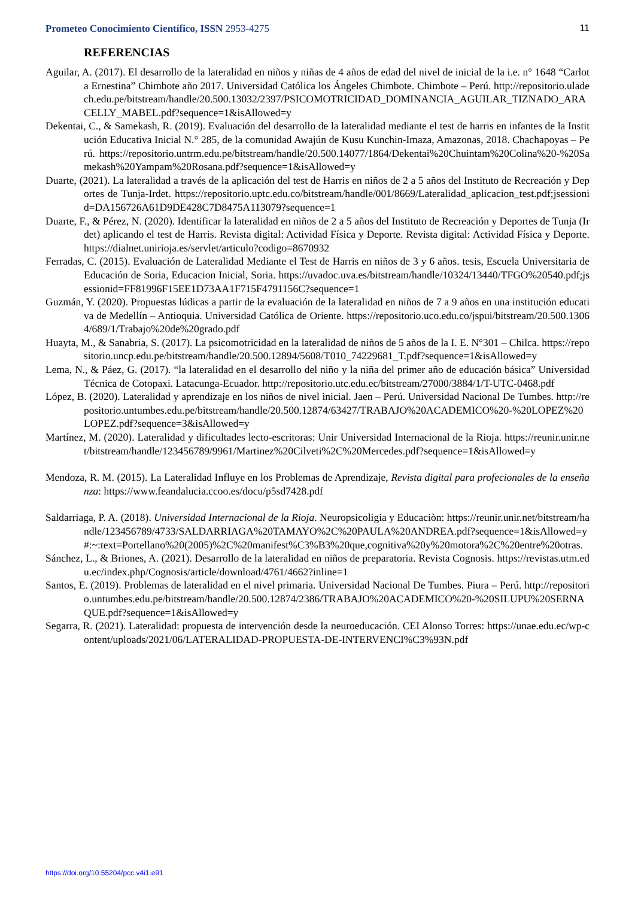Prometeo Conocimiento Científico, ISSN 2953-4275
11
REFERENCIAS
Aguilar, A. (2017). El desarrollo de la lateralidad en niños y niñas de 4 años de edad del nivel de inicial de la i.e. n° 1648 “Carlota Ernestina” Chimbote año 2017. Universidad Católica los Ángeles Chimbote. Chimbote – Perú. http://repositorio.uladech.edu.pe/bitstream/handle/20.500.13032/2397/PSICOMOTRICIDAD_DOMINANCIA_AGUILAR_TIZNADO_ARACELLY_MABEL.pdf?sequence=1&isAllowed=y
Dekentai, C., & Samekash, R. (2019). Evaluación del desarrollo de la lateralidad mediante el test de harris en infantes de la Institución Educativa Inicial N.° 285, de la comunidad Awajún de Kusu Kunchin-Imaza, Amazonas, 2018. Chachapoyas – Perú. https://repositorio.untrm.edu.pe/bitstream/handle/20.500.14077/1864/Dekentai%20Chuintam%20Colina%20-%20Samekash%20Yampam%20Rosana.pdf?sequence=1&isAllowed=y
Duarte, (2021). La lateralidad a través de la aplicación del test de Harris en niños de 2 a 5 años del Instituto de Recreación y Deportes de Tunja-Irdet. https://repositorio.uptc.edu.co/bitstream/handle/001/8669/Lateralidad_aplicacion_test.pdf;jsessionid=DA156726A61D9DE428C7D8475A113079?sequence=1
Duarte, F., & Pérez, N. (2020). Identificar la lateralidad en niños de 2 a 5 años del Instituto de Recreación y Deportes de Tunja (Irdet) aplicando el test de Harris. Revista digital: Actividad Física y Deporte. Revista digital: Actividad Física y Deporte. https://dialnet.unirioja.es/servlet/articulo?codigo=8670932
Ferradas, C. (2015). Evaluación de Lateralidad Mediante el Test de Harris en niños de 3 y 6 años. tesis, Escuela Universitaria de Educación de Soria, Educacion Inicial, Soria. https://uvadoc.uva.es/bitstream/handle/10324/13440/TFGO%20540.pdf;jsessionid=FF81996F15EE1D73AA1F715F4791156C?sequence=1
Guzmán, Y. (2020). Propuestas lúdicas a partir de la evaluación de la lateralidad en niños de 7 a 9 años en una institución educativa de Medellín – Antioquia. Universidad Católica de Oriente. https://repositorio.uco.edu.co/jspui/bitstream/20.500.13064/689/1/Trabajo%20de%20grado.pdf
Huayta, M., & Sanabria, S. (2017). La psicomotricidad en la lateralidad de niños de 5 años de la I. E. N°301 – Chilca. https://repositorio.uncp.edu.pe/bitstream/handle/20.500.12894/5608/T010_74229681_T.pdf?sequence=1&isAllowed=y
Lema, N., & Páez, G. (2017). “la lateralidad en el desarrollo del niño y la niña del primer año de educación básica” Universidad Técnica de Cotopaxi. Latacunga-Ecuador. http://repositorio.utc.edu.ec/bitstream/27000/3884/1/T-UTC-0468.pdf
López, B. (2020). Lateralidad y aprendizaje en los niños de nivel inicial. Jaen – Perú. Universidad Nacional De Tumbes. http://repositorio.untumbes.edu.pe/bitstream/handle/20.500.12874/63427/TRABAJO%20ACADEMICO%20-%20LOPEZ%20LOPEZ.pdf?sequence=3&isAllowed=y
Martínez, M. (2020). Lateralidad y dificultades lecto-escritoras: Unir Universidad Internacional de la Rioja. https://reunir.unir.net/bitstream/handle/123456789/9961/Martinez%20Cilveti%2C%20Mercedes.pdf?sequence=1&isAllowed=y
Mendoza, R. M. (2015). La Lateralidad Influye en los Problemas de Aprendizaje, Revista digital para profecionales de la enseñanza: https://www.feandalucia.ccoo.es/docu/p5sd7428.pdf
Saldarriaga, P. A. (2018). Universidad Internacional de la Rioja. Neuropsicoligia y Educaciòn: https://reunir.unir.net/bitstream/handle/123456789/4733/SALDARRIAGA%20TAMAYO%2C%20PAULA%20ANDREA.pdf?sequence=1&isAllowed=y#:~:text=Portellano%20(2005)%2C%20manifest%C3%B3%20que,cognitiva%20y%20motora%2C%20entre%20otras.
Sánchez, L., & Briones, A. (2021). Desarrollo de la lateralidad en niños de preparatoria. Revista Cognosis. https://revistas.utm.edu.ec/index.php/Cognosis/article/download/4761/4662?inline=1
Santos, E. (2019). Problemas de lateralidad en el nivel primaria. Universidad Nacional De Tumbes. Piura – Perú. http://repositorio.untumbes.edu.pe/bitstream/handle/20.500.12874/2386/TRABAJO%20ACADEMICO%20-%20SILUPU%20SERNAQUE.pdf?sequence=1&isAllowed=y
Segarra, R. (2021). Lateralidad: propuesta de intervención desde la neuroeducación. CEI Alonso Torres: https://unae.edu.ec/wp-content/uploads/2021/06/LATERALIDAD-PROPUESTA-DE-INTERVENCI%C3%93N.pdf
https://doi.org/10.55204/pcc.v4i1.e91